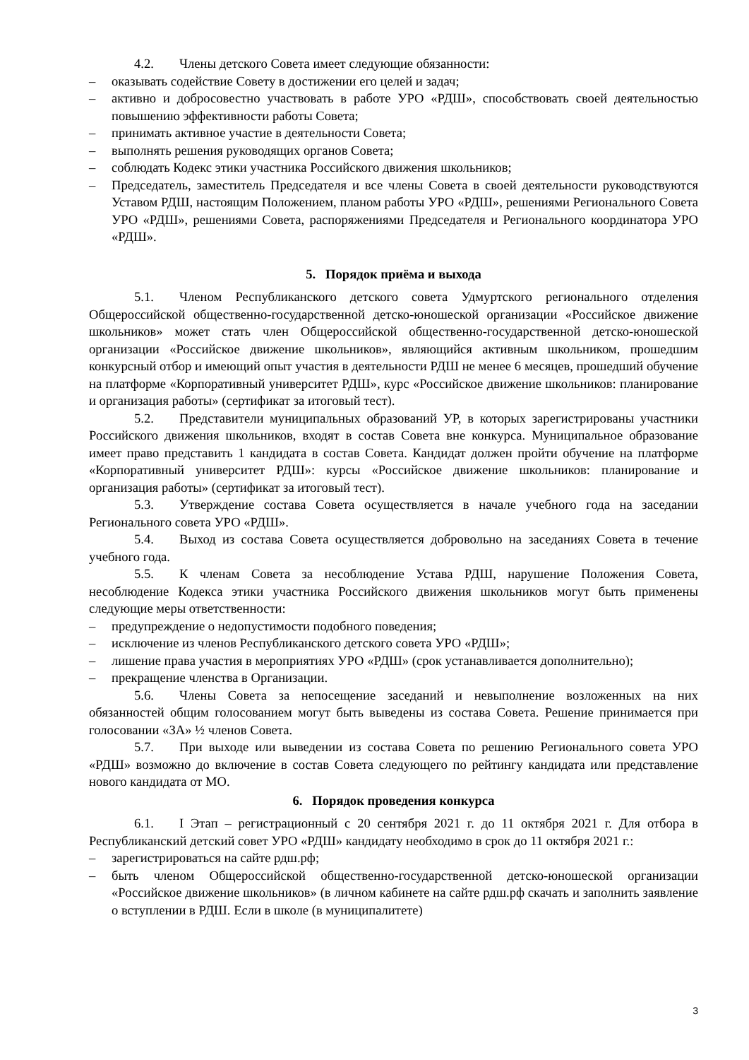4.2. Члены детского Совета имеет следующие обязанности:
– оказывать содействие Совету в достижении его целей и задач;
– активно и добросовестно участвовать в работе УРО «РДШ», способствовать своей деятельностью повышению эффективности работы Совета;
– принимать активное участие в деятельности Совета;
– выполнять решения руководящих органов Совета;
– соблюдать Кодекс этики участника Российского движения школьников;
– Председатель, заместитель Председателя и все члены Совета в своей деятельности руководствуются Уставом РДШ, настоящим Положением, планом работы УРО «РДШ», решениями Регионального Совета УРО «РДШ», решениями Совета, распоряжениями Председателя и Регионального координатора УРО «РДШ».
5. Порядок приёма и выхода
5.1. Членом Республиканского детского совета Удмуртского регионального отделения Общероссийской общественно-государственной детско-юношеской организации «Российское движение школьников» может стать член Общероссийской общественно-государственной детско-юношеской организации «Российское движение школьников», являющийся активным школьником, прошедшим конкурсный отбор и имеющий опыт участия в деятельности РДШ не менее 6 месяцев, прошедший обучение на платформе «Корпоративный университет РДШ», курс «Российское движение школьников: планирование и организация работы» (сертификат за итоговый тест).
5.2. Представители муниципальных образований УР, в которых зарегистрированы участники Российского движения школьников, входят в состав Совета вне конкурса. Муниципальное образование имеет право представить 1 кандидата в состав Совета. Кандидат должен пройти обучение на платформе «Корпоративный университет РДШ»: курсы «Российское движение школьников: планирование и организация работы» (сертификат за итоговый тест).
5.3. Утверждение состава Совета осуществляется в начале учебного года на заседании Регионального совета УРО «РДШ».
5.4. Выход из состава Совета осуществляется добровольно на заседаниях Совета в течение учебного года.
5.5. К членам Совета за несоблюдение Устава РДШ, нарушение Положения Совета, несоблюдение Кодекса этики участника Российского движения школьников могут быть применены следующие меры ответственности:
– предупреждение о недопустимости подобного поведения;
– исключение из членов Республиканского детского совета УРО «РДШ»;
– лишение права участия в мероприятиях УРО «РДШ» (срок устанавливается дополнительно);
– прекращение членства в Организации.
5.6. Члены Совета за непосещение заседаний и невыполнение возложенных на них обязанностей общим голосованием могут быть выведены из состава Совета. Решение принимается при голосовании «ЗА» ½ членов Совета.
5.7. При выходе или выведении из состава Совета по решению Регионального совета УРО «РДШ» возможно до включение в состав Совета следующего по рейтингу кандидата или представление нового кандидата от МО.
6. Порядок проведения конкурса
6.1. I Этап – регистрационный с 20 сентября 2021 г. до 11 октября 2021 г. Для отбора в Республиканский детский совет УРО «РДШ» кандидату необходимо в срок до 11 октября 2021 г.:
– зарегистрироваться на сайте рдш.рф;
– быть членом Общероссийской общественно-государственной детско-юношеской организации «Российское движение школьников» (в личном кабинете на сайте рдш.рф скачать и заполнить заявление о вступлении в РДШ. Если в школе (в муниципалитете)
3